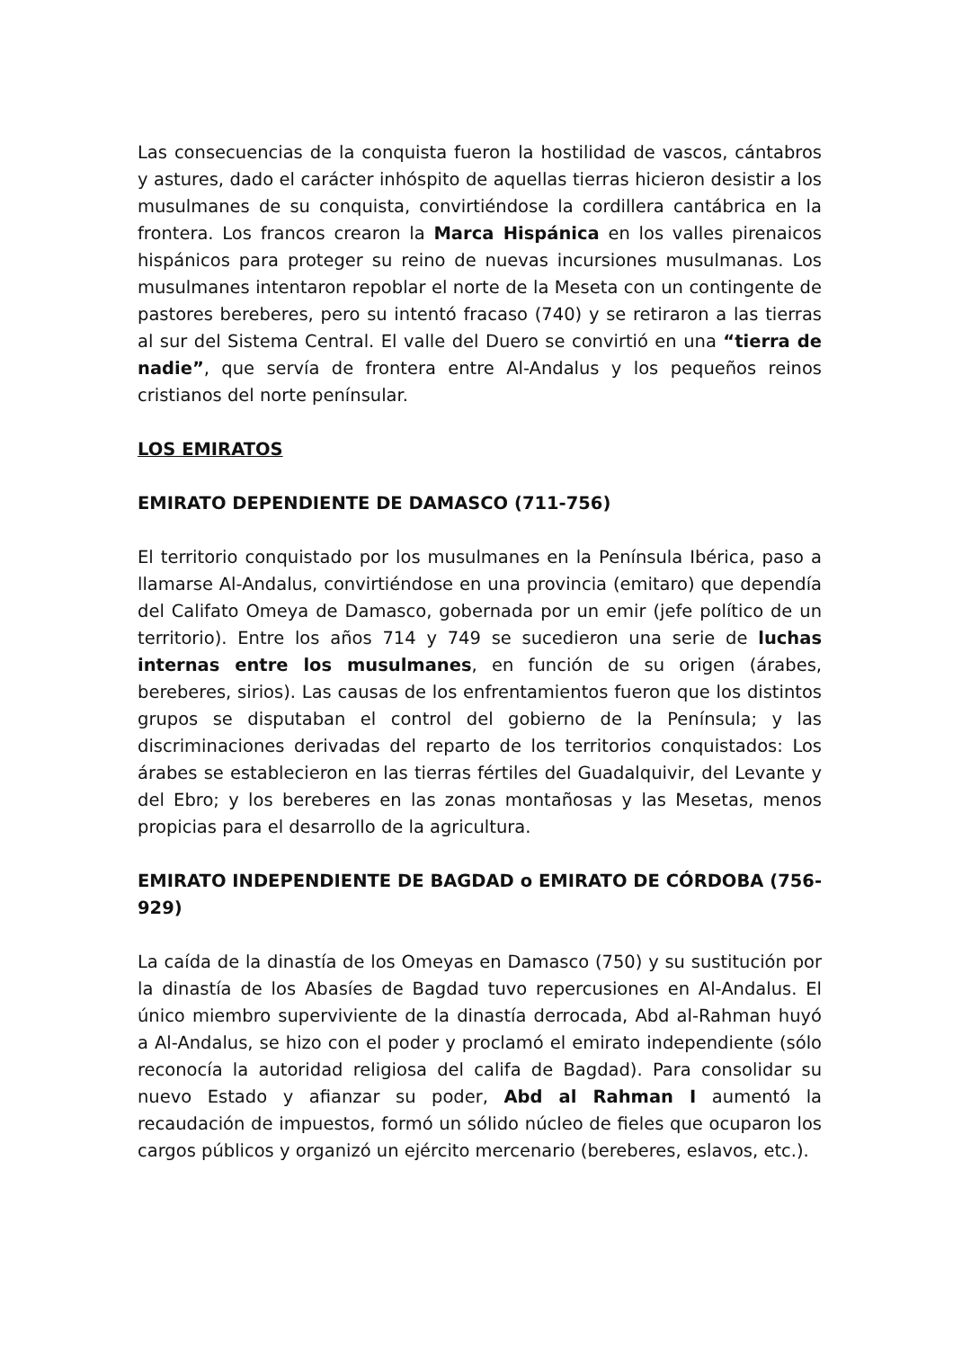Las consecuencias de la conquista fueron la hostilidad de vascos, cántabros y astures, dado el carácter inhóspito de aquellas tierras hicieron desistir a los musulmanes de su conquista, convirtiéndose la cordillera cantábrica en la frontera. Los francos crearon la Marca Hispánica en los valles pirenaicos hispánicos para proteger su reino de nuevas incursiones musulmanas. Los musulmanes intentaron repoblar el norte de la Meseta con un contingente de pastores bereberes, pero su intentó fracaso (740) y se retiraron a las tierras al sur del Sistema Central. El valle del Duero se convirtió en una “tierra de nadie”, que servía de frontera entre Al-Andalus y los pequeños reinos cristianos del norte penínsular.
LOS EMIRATOS
EMIRATO DEPENDIENTE DE DAMASCO (711-756)
El territorio conquistado por los musulmanes en la Península Ibérica, paso a llamarse Al-Andalus, convirtiéndose en una provincia (emitaro) que dependía del Califato Omeya de Damasco, gobernada por un emir (jefe político de un territorio). Entre los años 714 y 749 se sucedieron una serie de luchas internas entre los musulmanes, en función de su origen (árabes, bereberes, sirios). Las causas de los enfrentamientos fueron que los distintos grupos se disputaban el control del gobierno de la Península; y las discriminaciones derivadas del reparto de los territorios conquistados: Los árabes se establecieron en las tierras fértiles del Guadalquivir, del Levante y del Ebro; y los bereberes en las zonas montañosas y las Mesetas, menos propicias para el desarrollo de la agricultura.
EMIRATO INDEPENDIENTE DE BAGDAD o EMIRATO DE CÓRDOBA (756-929)
La caída de la dinastía de los Omeyas en Damasco (750) y su sustitución por la dinastía de los Abasíes de Bagdad tuvo repercusiones en Al-Andalus. El único miembro superviviente de la dinastía derrocada, Abd al-Rahman huyó a Al-Andalus, se hizo con el poder y proclamó el emirato independiente (sólo reconocía la autoridad religiosa del califa de Bagdad). Para consolidar su nuevo Estado y afianzar su poder, Abd al Rahman I aumentó la recaudación de impuestos, formó un sólido núcleo de fieles que ocuparon los cargos públicos y organizó un ejército mercenario (bereberes, eslavos, etc.).